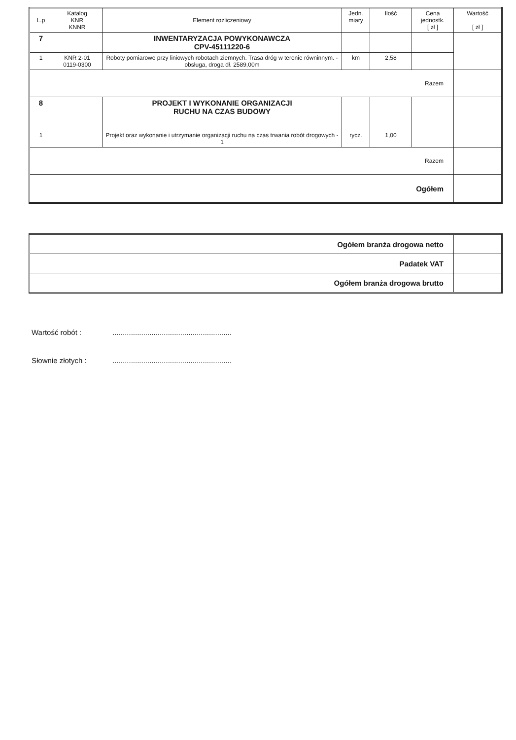| L.p | Katalog KNR KNNR | Element rozliczeniowy | Jedn. miary | Ilość | Cena jednostk. [ zł ] | Wartość [ zł ] |
| --- | --- | --- | --- | --- | --- | --- |
| 7 | | INWENTARYZACJA POWYKONAWCZA CPV-45111220-6 | | | | |
| 1 | KNR 2-01 0119-0300 | Roboty pomiarowe przy liniowych robotach ziemnych. Trasa dróg w terenie równinnym. - obsługa, droga dł. 2589,00m | km | 2,58 | | |
| Razem | | | | | | |
| 8 | | PROJEKT I WYKONANIE ORGANIZACJI RUCHU NA CZAS BUDOWY | | | | |
| 1 | | Projekt oraz wykonanie i utrzymanie organizacji ruchu na czas trwania robót drogowych - 1 | rycz. | 1,00 | | |
| Razem | | | | | | |
| Ogółem | | | | | | |
| Ogółem branża drogowa netto | |
| Padatek VAT | |
| Ogółem branża drogowa brutto | |
Wartość robót : ..........................................................
Słownie złotych : ..........................................................